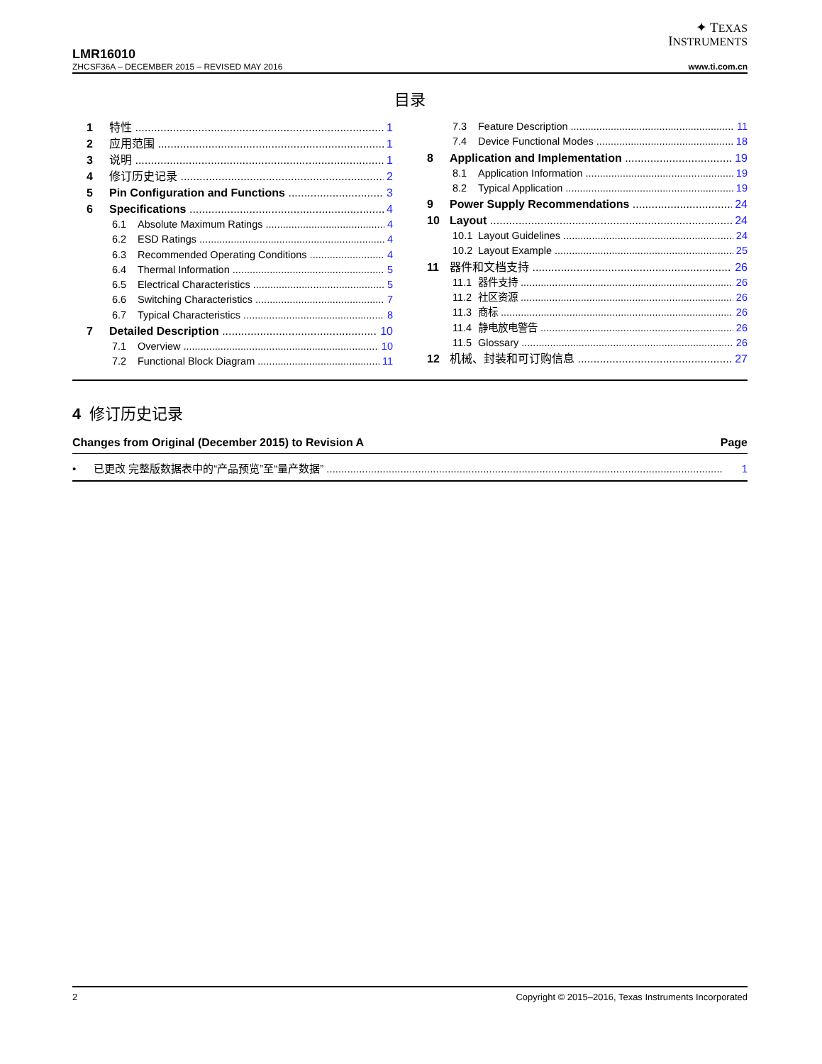✦ TEXAS
INSTRUMENTS
LMR16010
ZHCSF36A – DECEMBER 2015 – REVISED MAY 2016 www.ti.com.cn
目录
1 特性 1
2 应用范围 1
3 说明 1
4 修订历史记录 2
5 Pin Configuration and Functions 3
6 Specifications 4
6.1 Absolute Maximum Ratings 4
6.2 ESD Ratings 4
6.3 Recommended Operating Conditions 4
6.4 Thermal Information 5
6.5 Electrical Characteristics 5
6.6 Switching Characteristics 7
6.7 Typical Characteristics 8
7 Detailed Description 10
7.1 Overview 10
7.2 Functional Block Diagram 11
7.3 Feature Description 11
7.4 Device Functional Modes 18
8 Application and Implementation 19
8.1 Application Information 19
8.2 Typical Application 19
9 Power Supply Recommendations 24
10 Layout 24
10.1 Layout Guidelines 24
10.2 Layout Example 25
11 器件和文档支持 26
11.1 器件支持 26
11.2 社区资源 26
11.3 商标 26
11.4 静电放电警告 26
11.5 Glossary 26
12 机械、封装和可订购信息 27
4 修订历史记录
Changes from Original (December 2015) to Revision A Page
• 已更改 完整版数据表中的“产品预览”至“量产数据” 1
2 Copyright © 2015–2016, Texas Instruments Incorporated